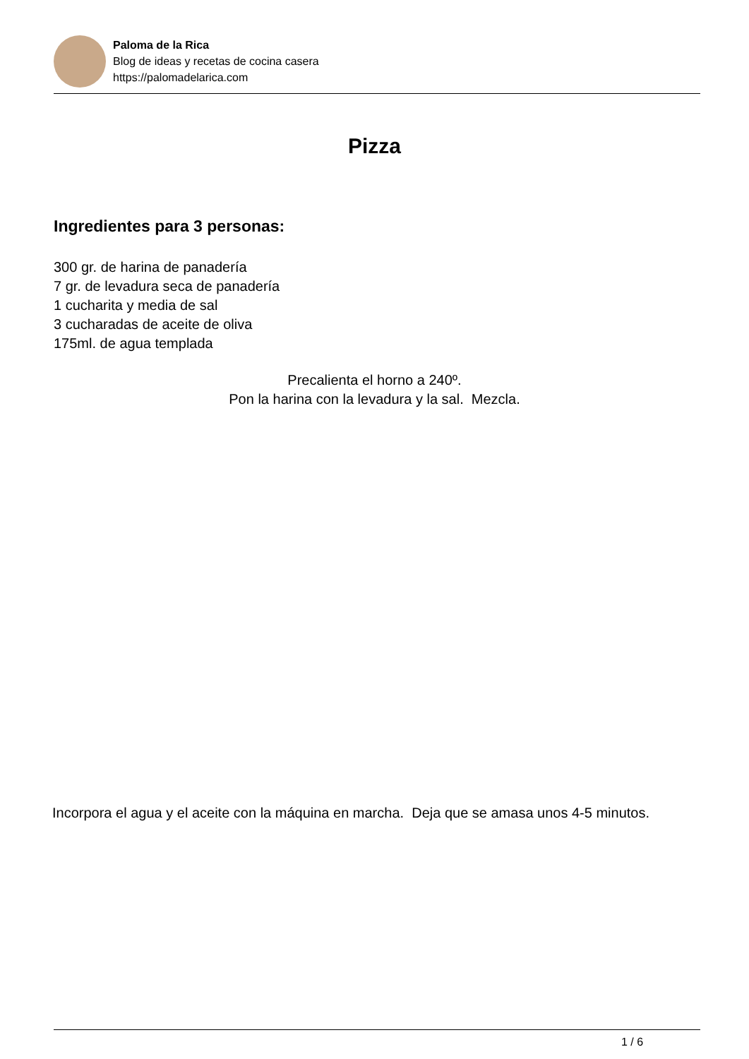Paloma de la Rica
Blog de ideas y recetas de cocina casera
https://palomadelarica.com
Pizza
Ingredientes para 3 personas:
300 gr. de harina de panadería
7 gr. de levadura seca de panadería
1 cucharita y media de sal
3 cucharadas de aceite de oliva
175ml. de agua templada
Precalienta el horno a 240º.
Pon la harina con la levadura y la sal. Mezcla.
Incorpora el agua y el aceite con la máquina en marcha. Deja que se amasa unos 4-5 minutos.
1 / 6